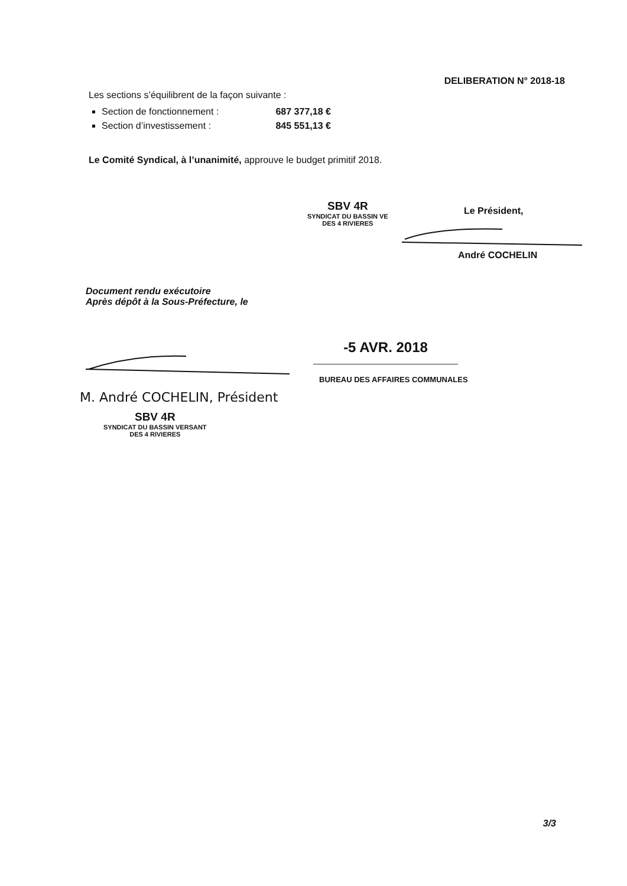DELIBERATION N° 2018-18
Les sections s’équilibrent de la façon suivante :
Section de fonctionnement : 687 377,18 €
Section d’investissement : 845 551,13 €
Le Comité Syndical, à l’unanimité, approuve le budget primitif 2018.
SBV 4R
SYNDICAT DU BASSIN VE
DES 4 RIVIERES
Le Président,
André COCHELIN
Document rendu exécutoire
Après dépôt à la Sous-Préfecture, le
-5 AVR. 2018
BUREAU DES AFFAIRES COMMUNALES
M. André COCHELIN, Président
SBV 4R
SYNDICAT DU BASSIN VERSANT
DES 4 RIVIERES
3/3